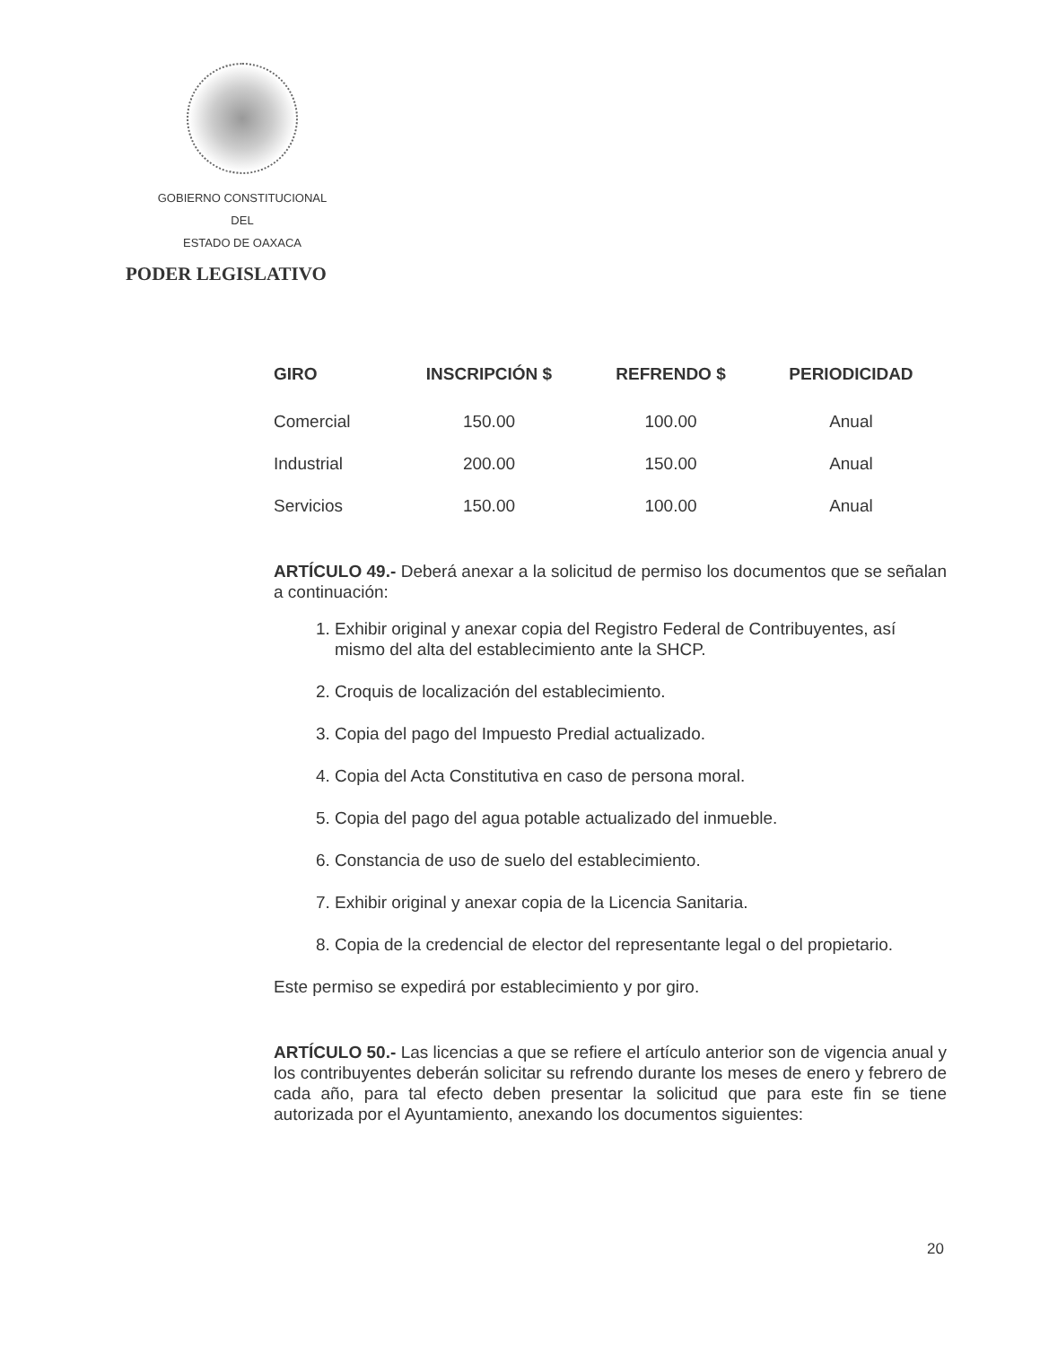GOBIERNO CONSTITUCIONAL
DEL
ESTADO DE OAXACA
PODER LEGISLATIVO
| GIRO | INSCRIPCIÓN $ | REFRENDO $ | PERIODICIDAD |
| --- | --- | --- | --- |
| Comercial | 150.00 | 100.00 | Anual |
| Industrial | 200.00 | 150.00 | Anual |
| Servicios | 150.00 | 100.00 | Anual |
ARTÍCULO 49.- Deberá anexar a la solicitud de permiso los documentos que se señalan a continuación:
1. Exhibir original y anexar copia del Registro Federal de Contribuyentes, así mismo del alta del establecimiento ante la SHCP.
2. Croquis de localización del establecimiento.
3. Copia del pago del Impuesto Predial actualizado.
4. Copia del Acta Constitutiva en caso de persona moral.
5. Copia del pago del agua potable actualizado del inmueble.
6. Constancia de uso de suelo del establecimiento.
7. Exhibir original y anexar copia de la Licencia Sanitaria.
8. Copia de la credencial de elector del representante legal o del propietario.
Este permiso se expedirá por establecimiento y por giro.
ARTÍCULO 50.- Las licencias a que se refiere el artículo anterior son de vigencia anual y los contribuyentes deberán solicitar su refrendo durante los meses de enero y febrero de cada año, para tal efecto deben presentar la solicitud que para este fin se tiene autorizada por el Ayuntamiento, anexando los documentos siguientes:
20